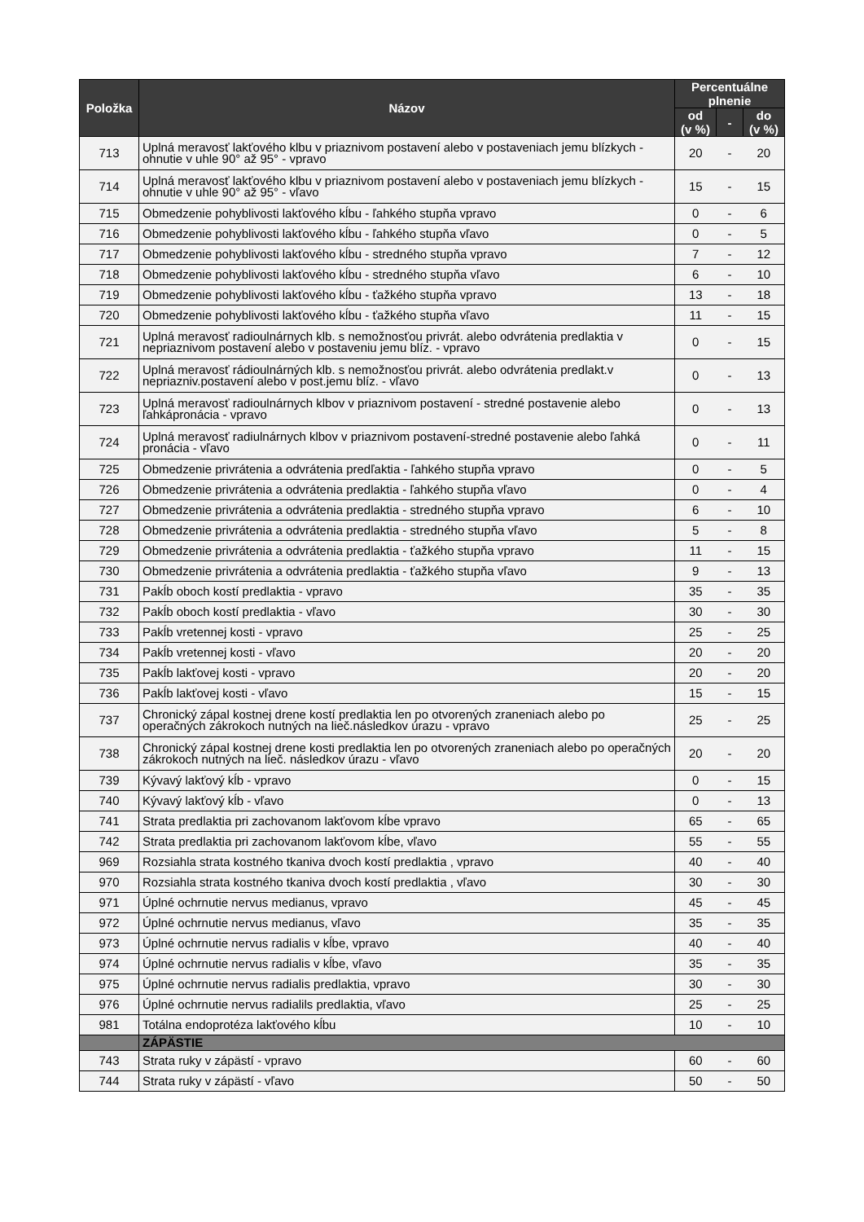| Položka | Názov | Percentuálne plnenie | | |
| --- | --- | --- | --- | --- |
| | | od (v %) | - | do (v %) |
| 713 | Uplná meravosť lakťového klbu v priaznivom postavení alebo v postaveniach jemu blízkych -ohnutie v uhle 90° až 95° - vpravo | 20 | - | 20 |
| 714 | Uplná meravosť lakťového klbu v priaznivom postavení alebo v postaveniach jemu blízkych -ohnutie v uhle 90° až 95° - vľavo | 15 | - | 15 |
| 715 | Obmedzenie pohyblivosti lakťového kĺbu - ľahkého stupňa vpravo | 0 | - | 6 |
| 716 | Obmedzenie pohyblivosti lakťového kĺbu - ľahkého stupňa vľavo | 0 | - | 5 |
| 717 | Obmedzenie pohyblivosti lakťového kĺbu - stredného stupňa vpravo | 7 | - | 12 |
| 718 | Obmedzenie pohyblivosti lakťového kĺbu - stredného stupňa vľavo | 6 | - | 10 |
| 719 | Obmedzenie pohyblivosti lakťového kĺbu - ťažkého stupňa vpravo | 13 | - | 18 |
| 720 | Obmedzenie pohyblivosti lakťového kĺbu - ťažkého stupňa vľavo | 11 | - | 15 |
| 721 | Uplná meravosť radioulnárnych klb. s nemožnosťou privrát. alebo odvrátenia predlaktia v nepriaznivom postavení alebo v postaveniu jemu blíz. - vpravo | 0 | - | 15 |
| 722 | Uplná meravosť rádioulnárných klb. s nemožnosťou privrát. alebo odvrátenia predlakt.v nepriazniv.postavení alebo v post.jemu blíz. - vľavo | 0 | - | 13 |
| 723 | Uplná meravosť radioulnárnych klbov v priaznivom postavení - stredné postavenie alebo ľahkápronácia - vpravo | 0 | - | 13 |
| 724 | Uplná meravosť radiulnárnych klbov v priaznivom postavení-stredné postavenie alebo ľahká pronácia - vľavo | 0 | - | 11 |
| 725 | Obmedzenie privrátenia a odvrátenia predľaktia - ľahkého stupňa vpravo | 0 | - | 5 |
| 726 | Obmedzenie privrátenia a odvrátenia predlaktia - ľahkého stupňa vľavo | 0 | - | 4 |
| 727 | Obmedzenie privrátenia a odvrátenia predlaktia - stredného stupňa vpravo | 6 | - | 10 |
| 728 | Obmedzenie privrátenia a odvrátenia predlaktia - stredného stupňa vľavo | 5 | - | 8 |
| 729 | Obmedzenie privrátenia a odvrátenia predlaktia - ťažkého stupňa vpravo | 11 | - | 15 |
| 730 | Obmedzenie privrátenia a odvrátenia predlaktia - ťažkého stupňa vľavo | 9 | - | 13 |
| 731 | Pakĺb oboch kostí predlaktia - vpravo | 35 | - | 35 |
| 732 | Pakĺb oboch kostí predlaktia - vľavo | 30 | - | 30 |
| 733 | Pakĺb vretennej kosti - vpravo | 25 | - | 25 |
| 734 | Pakĺb vretennej kosti - vľavo | 20 | - | 20 |
| 735 | Pakĺb lakťovej kosti - vpravo | 20 | - | 20 |
| 736 | Pakĺb lakťovej kosti - vľavo | 15 | - | 15 |
| 737 | Chronický zápal kostnej drene kostí predlaktia len po otvorených zraneniach alebo po operačných zákrokoch nutných na lieč.následkov úrazu - vpravo | 25 | - | 25 |
| 738 | Chronický zápal kostnej drene kosti predlaktia len po otvorených zraneniach alebo po operačných zákrokoch nutných na lieč. následkov úrazu - vľavo | 20 | - | 20 |
| 739 | Kývavý lakťový kĺb - vpravo | 0 | - | 15 |
| 740 | Kývavý lakťový kĺb - vľavo | 0 | - | 13 |
| 741 | Strata predlaktia pri zachovanom lakťovom kĺbe vpravo | 65 | - | 65 |
| 742 | Strata predlaktia pri zachovanom lakťovom kĺbe, vľavo | 55 | - | 55 |
| 969 | Rozsiahla strata kostného tkaniva dvoch kostí predlaktia , vpravo | 40 | - | 40 |
| 970 | Rozsiahla strata kostného tkaniva dvoch kostí predlaktia , vľavo | 30 | - | 30 |
| 971 | Úplné ochrnutie nervus medianus, vpravo | 45 | - | 45 |
| 972 | Úplné ochrnutie nervus medianus, vľavo | 35 | - | 35 |
| 973 | Úplné ochrnutie nervus radialis v kĺbe, vpravo | 40 | - | 40 |
| 974 | Úplné ochrnutie nervus radialis v kĺbe, vľavo | 35 | - | 35 |
| 975 | Úplné ochrnutie nervus radialis predlaktia, vpravo | 30 | - | 30 |
| 976 | Úplné ochrnutie nervus radialils predlaktia, vľavo | 25 | - | 25 |
| 981 | Totálna endoprotéza lakťového kĺbu | 10 | - | 10 |
| | ZÁPÄSTIE | | | |
| 743 | Strata ruky v zápästí - vpravo | 60 | - | 60 |
| 744 | Strata ruky v zápästí - vľavo | 50 | - | 50 |